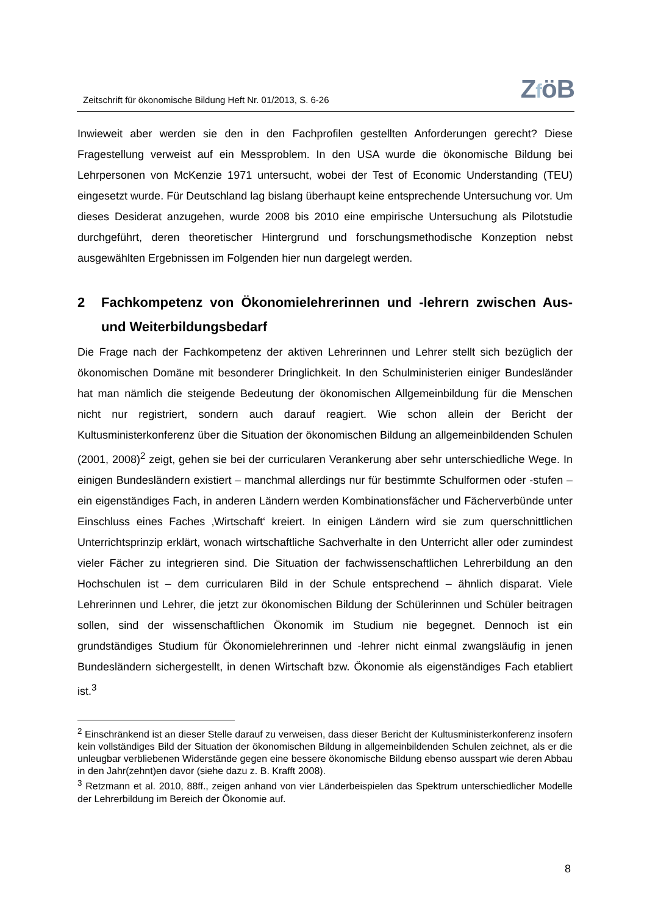Zeitschrift für ökonomische Bildung Heft Nr. 01/2013, S. 6-26
ZföB
Inwieweit aber werden sie den in den Fachprofilen gestellten Anforderungen gerecht? Diese Fragestellung verweist auf ein Messproblem. In den USA wurde die ökonomische Bildung bei Lehrpersonen von McKenzie 1971 untersucht, wobei der Test of Economic Understanding (TEU) eingesetzt wurde. Für Deutschland lag bislang überhaupt keine entsprechende Untersuchung vor. Um dieses Desiderat anzugehen, wurde 2008 bis 2010 eine empirische Untersuchung als Pilotstudie durchgeführt, deren theoretischer Hintergrund und forschungsmethodische Konzeption nebst ausgewählten Ergebnissen im Folgenden hier nun dargelegt werden.
2 Fachkompetenz von Ökonomielehrerinnen und -lehrern zwischen Aus- und Weiterbildungsbedarf
Die Frage nach der Fachkompetenz der aktiven Lehrerinnen und Lehrer stellt sich bezüglich der ökonomischen Domäne mit besonderer Dringlichkeit. In den Schulministerien einiger Bundesländer hat man nämlich die steigende Bedeutung der ökonomischen Allgemeinbildung für die Menschen nicht nur registriert, sondern auch darauf reagiert. Wie schon allein der Bericht der Kultusministerkonferenz über die Situation der ökonomischen Bildung an allgemeinbildenden Schulen (2001, 2008)<sup>2</sup> zeigt, gehen sie bei der curricularen Verankerung aber sehr unterschiedliche Wege. In einigen Bundesländern existiert – manchmal allerdings nur für bestimmte Schulformen oder -stufen – ein eigenständiges Fach, in anderen Ländern werden Kombinationsfächer und Fächerverbünde unter Einschluss eines Faches ‚Wirtschaft‘ kreiert. In einigen Ländern wird sie zum querschnittlichen Unterrichtsprinzip erklärt, wonach wirtschaftliche Sachverhalte in den Unterricht aller oder zumindest vieler Fächer zu integrieren sind. Die Situation der fachwissenschaftlichen Lehrerbildung an den Hochschulen ist – dem curricularen Bild in der Schule entsprechend – ähnlich disparat. Viele Lehrerinnen und Lehrer, die jetzt zur ökonomischen Bildung der Schülerinnen und Schüler beitragen sollen, sind der wissenschaftlichen Ökonomik im Studium nie begegnet. Dennoch ist ein grundständiges Studium für Ökonomielehrerinnen und -lehrer nicht einmal zwangsläufig in jenen Bundesländern sichergestellt, in denen Wirtschaft bzw. Ökonomie als eigenständiges Fach etabliert ist.<sup>3</sup>
<sup>2</sup> Einschränkend ist an dieser Stelle darauf zu verweisen, dass dieser Bericht der Kultusministerkonferenz insofern kein vollständiges Bild der Situation der ökonomischen Bildung in allgemeinbildenden Schulen zeichnet, als er die unleugbar verbliebenen Widerstände gegen eine bessere ökonomische Bildung ebenso ausspart wie deren Abbau in den Jahr(zehnt)en davor (siehe dazu z. B. Krafft 2008).
<sup>3</sup> Retzmann et al. 2010, 88ff., zeigen anhand von vier Länderbeispielen das Spektrum unterschiedlicher Modelle der Lehrerbildung im Bereich der Ökonomie auf.
8